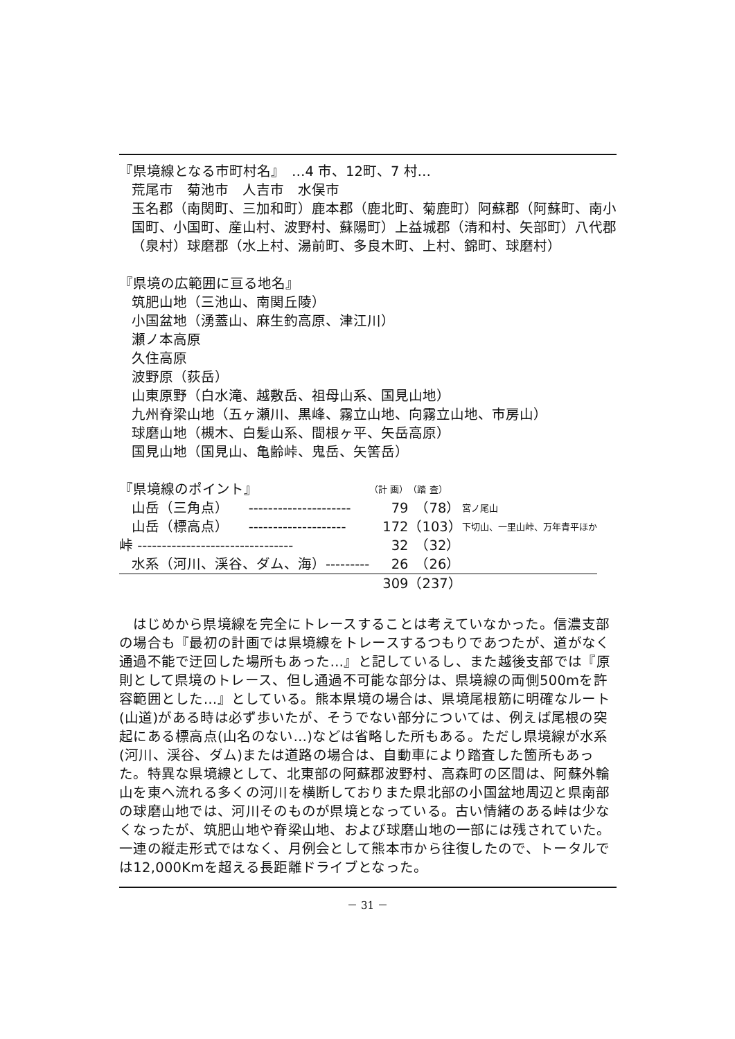『県境線となる市町村名』　…4 市、12町、7 村…
荒尾市　菊池市　人吉市　水俣市
玉名郡（南関町、三加和町）鹿本郡（鹿北町、菊鹿町）阿蘇郡（阿蘇町、南小国町、小国町、産山村、波野村、蘇陽町）上益城郡（清和村、矢部町）八代郡（泉村）球磨郡（水上村、湯前町、多良木町、上村、錦町、球磨村）
『県境の広範囲に亘る地名』
筑肥山地（三池山、南関丘陵）
小国盆地（湧蓋山、麻生釣高原、津江川）
瀬ノ本高原
久住高原
波野原（荻岳）
山東原野（白水滝、越敷岳、祖母山系、国見山地）
九州脊梁山地（五ヶ瀬川、黒峰、霧立山地、向霧立山地、市房山）
球磨山地（槻木、白髪山系、間根ヶ平、矢岳高原）
国見山地（国見山、亀齢峠、鬼岳、矢筈岳）
| 『県境線のポイント』 | | （計 画） | （踏 査） | |
| 山岳（三角点） | --------------------- | 79 | （78） | 宮ノ尾山 |
| 山岳（標高点） | -------------------- | 172 | （103） | 下切山、一里山峠、万年青平ほか |
| 峠 -------------------------------- | | 32 | （32） | |
| 水系（河川、渓谷、ダム、海）--------- | | 26 | （26） | |
| | | 309 | （237） | |
はじめから県境線を完全にトレースすることは考えていなかった。信濃支部の場合も『最初の計画では県境線をトレースするつもりであつたが、道がなく通過不能で迂回した場所もあった…』と記しているし、また越後支部では『原則として県境のトレース、但し通過不可能な部分は、県境線の両側500mを許容範囲とした…』としている。熊本県境の場合は、県境尾根筋に明確なルート(山道)がある時は必ず歩いたが、そうでない部分については、例えば尾根の突起にある標高点(山名のない…)などは省略した所もある。ただし県境線が水系(河川、渓谷、ダム)または道路の場合は、自動車により踏査した箇所もあった。特異な県境線として、北東部の阿蘇郡波野村、高森町の区間は、阿蘇外輪山を東へ流れる多くの河川を横断しておりまた県北部の小国盆地周辺と県南部の球磨山地では、河川そのものが県境となっている。古い情緒のある峠は少なくなったが、筑肥山地や脊梁山地、および球磨山地の一部には残されていた。一連の縦走形式ではなく、月例会として熊本市から往復したので、トータルでは12,000Kmを超える長距離ドライブとなった。
－ 31 －